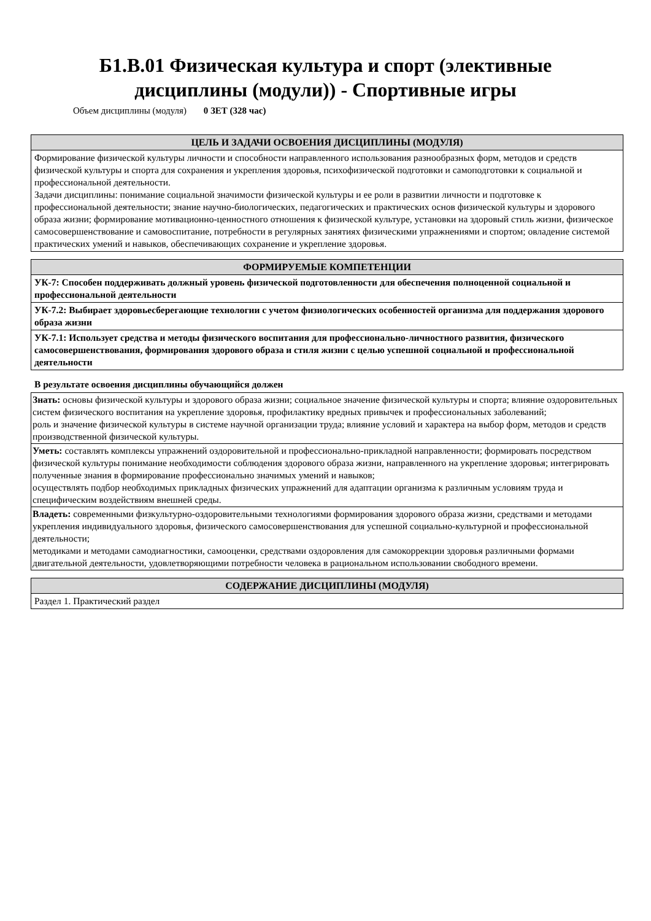Б1.В.01 Физическая культура и спорт (элективные
дисциплины (модули)) - Спортивные игры
Объем дисциплины (модуля) 0 ЗЕТ (328 час)
| ЦЕЛЬ И ЗАДАЧИ ОСВОЕНИЯ ДИСЦИПЛИНЫ (МОДУЛЯ) |
| --- |
| Формирование физической культуры личности и способности направленного использования разнообразных форм, методов и средств физической культуры и спорта для сохранения и укрепления здоровья, психофизической подготовки и самоподготовки к социальной и профессиональной деятельности. Задачи дисциплины: понимание социальной значимости физической культуры и ее роли в развитии личности и подготовке к профессиональной деятельности; знание научно-биологических, педагогических и практических основ физической культуры и здорового образа жизни; формирование мотивационно-ценностного отношения к физической культуре, установки на здоровый стиль жизни, физическое самосовершенствование и самовоспитание, потребности в регулярных занятиях физическими упражнениями и спортом; овладение системой практических умений и навыков, обеспечивающих сохранение и укрепление здоровья. |
| ФОРМИРУЕМЫЕ КОМПЕТЕНЦИИ |
| --- |
| УК-7: Способен поддерживать должный уровень физической подготовленности для обеспечения полноценной социальной и профессиональной деятельности |
| УК-7.2: Выбирает здоровьесберегающие технологии с учетом физиологических особенностей организма для поддержания здорового образа жизни |
| УК-7.1: Использует средства и методы физического воспитания для профессионально-личностного развития, физического самосовершенствования, формирования здорового образа и стиля жизни с целью успешной социальной и профессиональной деятельности |
В результате освоения дисциплины обучающийся должен
| Знать: основы физической культуры и здорового образа жизни; социальное значение физической культуры и спорта; влияние оздоровительных систем физического воспитания на укрепление здоровья, профилактику вредных привычек и профессиональных заболеваний; роль и значение физической культуры в системе научной организации труда; влияние условий и характера на выбор форм, методов и средств производственной физической культуры. |
| Уметь: составлять комплексы упражнений оздоровительной и профессионально-прикладной направленности; формировать посредством физической культуры понимание необходимости соблюдения здорового образа жизни, направленного на укрепление здоровья; интегрировать полученные знания в формирование профессионально значимых умений и навыков; осуществлять подбор необходимых прикладных физических упражнений для адаптации организма к различным условиям труда и специфическим воздействиям внешней среды. |
| Владеть: современными физкультурно-оздоровительными технологиями формирования здорового образа жизни, средствами и методами укрепления индивидуального здоровья, физического самосовершенствования для успешной социально-культурной и профессиональной деятельности; методиками и методами самодиагностики, самооценки, средствами оздоровления для самокоррекции здоровья различными формами двигательной деятельности, удовлетворяющими потребности человека в рациональном использовании свободного времени. |
| СОДЕРЖАНИЕ ДИСЦИПЛИНЫ (МОДУЛЯ) |
| --- |
| Раздел 1. Практический раздел |